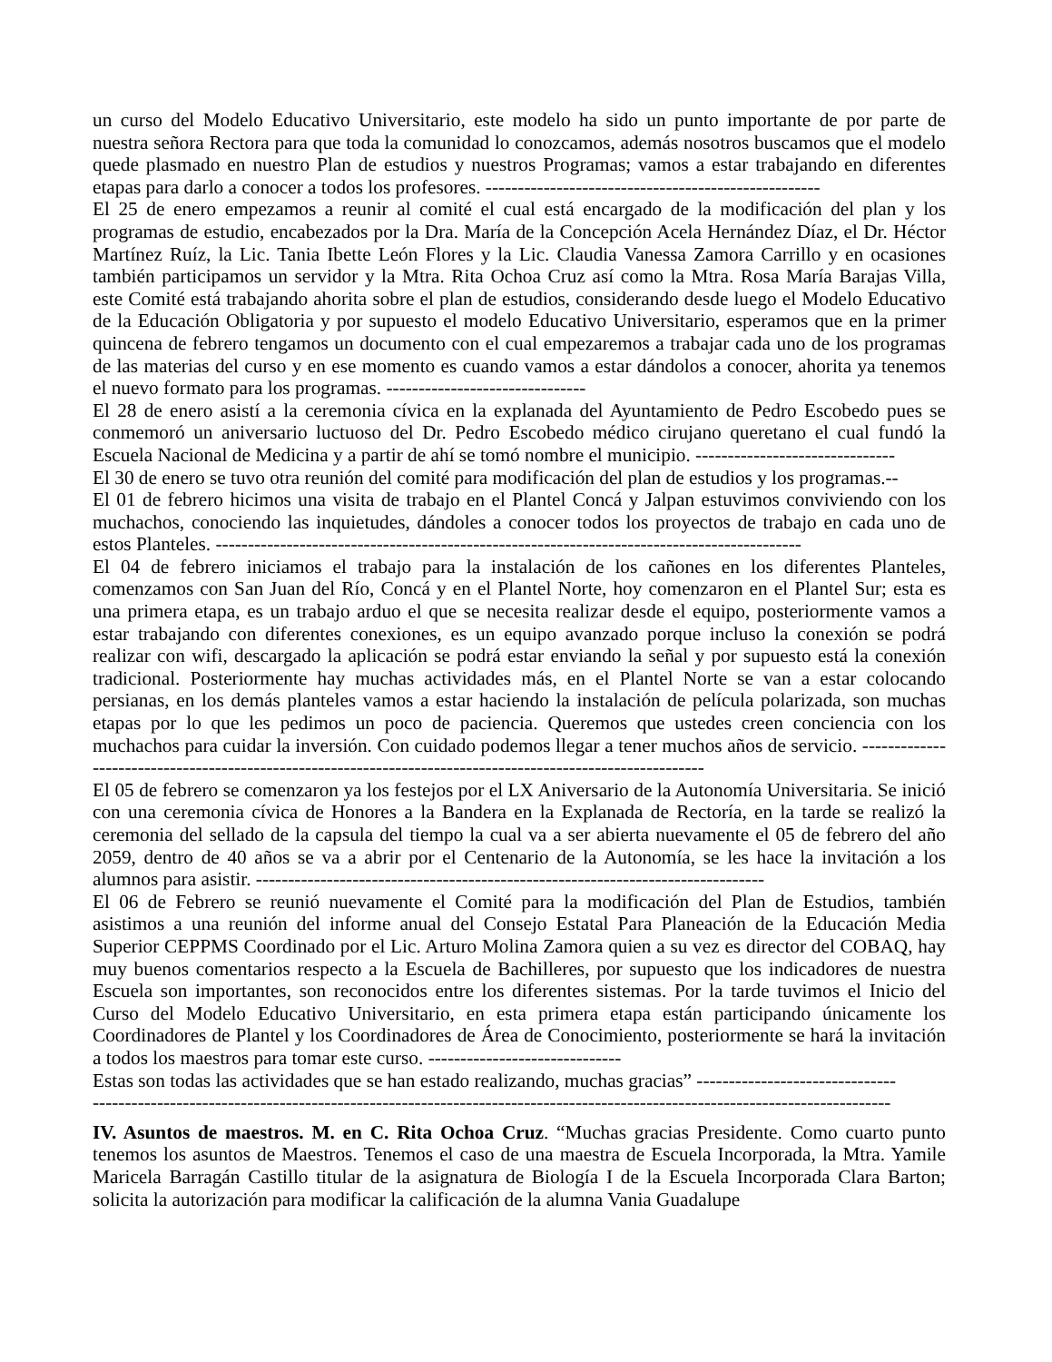un curso del Modelo Educativo Universitario, este modelo ha sido un punto importante de por parte de nuestra señora Rectora para que toda la comunidad lo conozcamos, además nosotros buscamos que el modelo quede plasmado en nuestro Plan de estudios y nuestros Programas; vamos a estar trabajando en diferentes etapas para darlo a conocer a todos los profesores. ----------------------------------------------------
El 25 de enero empezamos a reunir al comité el cual está encargado de la modificación del plan y los programas de estudio, encabezados por la Dra. María de la Concepción Acela Hernández Díaz, el Dr. Héctor Martínez Ruíz, la Lic. Tania Ibette León Flores y la Lic. Claudia Vanessa Zamora Carrillo y en ocasiones también participamos un servidor y la Mtra. Rita Ochoa Cruz así como la Mtra. Rosa María Barajas Villa, este Comité está trabajando ahorita sobre el plan de estudios, considerando desde luego el Modelo Educativo de la Educación Obligatoria y por supuesto el modelo Educativo Universitario, esperamos que en la primer quincena de febrero tengamos un documento con el cual empezaremos a trabajar cada uno de los programas de las materias del curso y en ese momento es cuando vamos a estar dándolos a conocer, ahorita ya tenemos el nuevo formato para los programas. -------------------------------
El 28 de enero asistí a la ceremonia cívica en la explanada del Ayuntamiento de Pedro Escobedo pues se conmemoró un aniversario luctuoso del Dr. Pedro Escobedo médico cirujano queretano el cual fundó la Escuela Nacional de Medicina y a partir de ahí se tomó nombre el municipio. -------------------------------
El 30 de enero se tuvo otra reunión del comité para modificación del plan de estudios y los programas.--
El 01 de febrero hicimos una visita de trabajo en el Plantel Concá y Jalpan estuvimos conviviendo con los muchachos, conociendo las inquietudes, dándoles a conocer todos los proyectos de trabajo en cada uno de estos Planteles. -------------------------------------------------------------------------------------------
El 04 de febrero iniciamos el trabajo para la instalación de los cañones en los diferentes Planteles, comenzamos con San Juan del Río, Concá y en el Plantel Norte, hoy comenzaron en el Plantel Sur; esta es una primera etapa, es un trabajo arduo el que se necesita realizar desde el equipo, posteriormente vamos a estar trabajando con diferentes conexiones, es un equipo avanzado porque incluso la conexión se podrá realizar con wifi, descargado la aplicación se podrá estar enviando la señal y por supuesto está la conexión tradicional. Posteriormente hay muchas actividades más, en el Plantel Norte se van a estar colocando persianas, en los demás planteles vamos a estar haciendo la instalación de película polarizada, son muchas etapas por lo que les pedimos un poco de paciencia. Queremos que ustedes creen conciencia con los muchachos para cuidar la inversión. Con cuidado podemos llegar a tener muchos años de servicio. ------------------------------------------------------------------------------------------------------------
El 05 de febrero se comenzaron ya los festejos por el LX Aniversario de la Autonomía Universitaria. Se inició con una ceremonia cívica de Honores a la Bandera en la Explanada de Rectoría, en la tarde se realizó la ceremonia del sellado de la capsula del tiempo la cual va a ser abierta nuevamente el 05 de febrero del año 2059, dentro de 40 años se va a abrir por el Centenario de la Autonomía, se les hace la invitación a los alumnos para asistir. -------------------------------------------------------------------------------
El 06 de Febrero se reunió nuevamente el Comité para la modificación del Plan de Estudios, también asistimos a una reunión del informe anual del Consejo Estatal Para Planeación de la Educación Media Superior CEPPMS Coordinado por el Lic. Arturo Molina Zamora quien a su vez es director del COBAQ, hay muy buenos comentarios respecto a la Escuela de Bachilleres, por supuesto que los indicadores de nuestra Escuela son importantes, son reconocidos entre los diferentes sistemas. Por la tarde tuvimos el Inicio del Curso del Modelo Educativo Universitario, en esta primera etapa están participando únicamente los Coordinadores de Plantel y los Coordinadores de Área de Conocimiento, posteriormente se hará la invitación a todos los maestros para tomar este curso. ------------------------------
Estas son todas las actividades que se han estado realizando, muchas gracias” -------------------------------
----------------------------------------------------------------------------------------------------------------------------
IV. Asuntos de maestros. M. en C. Rita Ochoa Cruz. “Muchas gracias Presidente. Como cuarto punto tenemos los asuntos de Maestros. Tenemos el caso de una maestra de Escuela Incorporada, la Mtra. Yamile Maricela Barragán Castillo titular de la asignatura de Biología I de la Escuela Incorporada Clara Barton; solicita la autorización para modificar la calificación de la alumna Vania Guadalupe